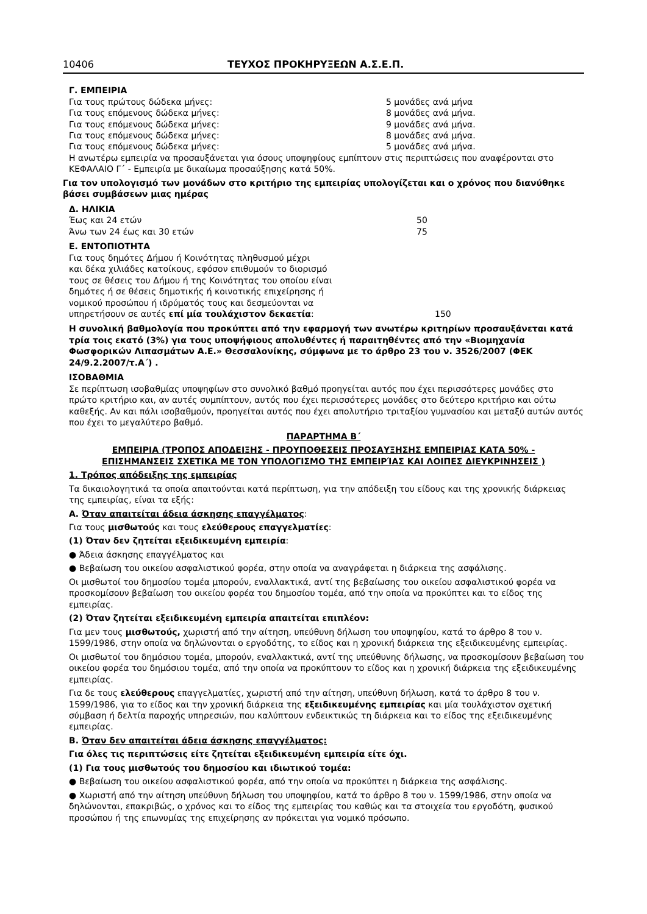10406 ΤΕΥΧΟΣ ΠΡΟΚΗΡΥΞΕΩΝ Α.Σ.Ε.Π.
Γ. ΕΜΠΕΙΡΙΑ
| Για τους πρώτους δώδεκα μήνες: | 5 μονάδες ανά μήνα |
| Για τους επόμενους δώδεκα μήνες: | 8 μονάδες ανά μήνα. |
| Για τους επόμενους δώδεκα μήνες: | 9 μονάδες ανά μήνα. |
| Για τους επόμενους δώδεκα μήνες: | 8 μονάδες ανά μήνα. |
| Για τους επόμενους δώδεκα μήνες: | 5 μονάδες ανά μήνα. |
Η ανωτέρω εμπειρία να προσαυξάνεται για όσους υποψηφίους εμπίπτουν στις περιπτώσεις που αναφέρονται στο ΚΕΦΑΛΑΙΟ Γ΄ - Εμπειρία με δικαίωμα προσαύξησης κατά 50%.
Για τον υπολογισμό των μονάδων στο κριτήριο της εμπειρίας υπολογίζεται και ο χρόνος που διανύθηκε βάσει συμβάσεων μιας ημέρας
Δ. ΗΛΙΚΙΑ
| Έως και 24 ετών | 50 |
| Άνω των 24 έως και 30 ετών | 75 |
Ε. ΕΝΤΟΠΙΟΤΗΤΑ
| Για τους δημότες Δήμου ή Κοινότητας πληθυσμού μέχρι και δέκα χιλιάδες κατοίκους, εφόσον επιθυμούν το διορισμό τους σε θέσεις του Δήμου ή της Κοινότητας του οποίου είναι δημότες ή σε θέσεις δημοτικής ή κοινοτικής επιχείρησης ή νομικού προσώπου ή ιδρύματός τους και δεσμεύονται να υπηρετήσουν σε αυτές επί μία τουλάχιστον δεκαετία : | 150 |
Η συνολική βαθμολογία που προκύπτει από την εφαρμογή των ανωτέρω κριτηρίων προσαυξάνεται κατά τρία τοις εκατό (3%) για τους υποψήφιους απολυθέντες ή παραιτηθέντες από την «Βιομηχανία Φωσφορικών Λιπασμάτων Α.Ε.» Θεσσαλονίκης, σύμφωνα με το άρθρο 23 του ν. 3526/2007 (ΦΕΚ 24/9.2.2007/τ.Α΄) .
ΙΣΟΒΑΘΜΙΑ
Σε περίπτωση ισοβαθμίας υποψηφίων στο συνολικό βαθμό προηγείται αυτός που έχει περισσότερες μονάδες στο πρώτο κριτήριο και, αν αυτές συμπίπτουν, αυτός που έχει περισσότερες μονάδες στο δεύτερο κριτήριο και ούτω καθεξής. Αν και πάλι ισοβαθμούν, προηγείται αυτός που έχει απολυτήριο τριταξίου γυμνασίου και μεταξύ αυτών αυτός που έχει το μεγαλύτερο βαθμό.
ΠΑΡΑΡΤΗΜΑ Β΄
ΕΜΠΕΙΡΙΑ (ΤΡΟΠΟΣ ΑΠΟΔΕΙΞΗΣ - ΠΡΟΥΠΟΘΕΣΕΙΣ ΠΡΟΣΑΥΞΗΣΗΣ ΕΜΠΕΙΡΙΑΣ ΚΑΤΑ 50% -
ΕΠΙΣΗΜΑΝΣΕΙΣ ΣΧΕΤΙΚΑ ΜΕ ΤΟΝ ΥΠΟΛΟΓΙΣΜΟ ΤΗΣ ΕΜΠΕΙΡΊΑΣ ΚΑΙ ΛΟΙΠΕΣ ΔΙΕΥΚΡΙΝΗΣΕΙΣ )
1. Τρόπος απόδειξης της εμπειρίας
Τα δικαιολογητικά τα οποία απαιτούνται κατά περίπτωση, για την απόδειξη του είδους και της χρονικής διάρκειας της εμπειρίας, είναι τα εξής:
Α. Όταν απαιτείται άδεια άσκησης επαγγέλματος:
Για τους μισθωτούς και τους ελεύθερους επαγγελματίες:
(1) Όταν δεν ζητείται εξειδικευμένη εμπειρία:
● Άδεια άσκησης επαγγέλματος και
● Βεβαίωση του οικείου ασφαλιστικού φορέα, στην οποία να αναγράφεται η διάρκεια της ασφάλισης.
Οι μισθωτοί του δημοσίου τομέα μπορούν, εναλλακτικά, αντί της βεβαίωσης του οικείου ασφαλιστικού φορέα να προσκομίσουν βεβαίωση του οικείου φορέα του δημοσίου τομέα, από την οποία να προκύπτει και το είδος της εμπειρίας.
(2) Όταν ζητείται εξειδικευμένη εμπειρία απαιτείται επιπλέον:
Για μεν τους μισθωτούς, χωριστή από την αίτηση, υπεύθυνη δήλωση του υποψηφίου, κατά το άρθρο 8 του ν. 1599/1986, στην οποία να δηλώνονται ο εργοδότης, το είδος και η χρονική διάρκεια της εξειδικευμένης εμπειρίας.
Οι μισθωτοί του δημόσιου τομέα, μπορούν, εναλλακτικά, αντί της υπεύθυνης δήλωσης, να προσκομίσουν βεβαίωση του οικείου φορέα του δημόσιου τομέα, από την οποία να προκύπτουν το είδος και η χρονική διάρκεια της εξειδικευμένης εμπειρίας.
Για δε τους ελεύθερους επαγγελματίες, χωριστή από την αίτηση, υπεύθυνη δήλωση, κατά το άρθρο 8 του ν. 1599/1986, για το είδος και την χρονική διάρκεια της εξειδικευμένης εμπειρίας και μία τουλάχιστον σχετική σύμβαση ή δελτία παροχής υπηρεσιών, που καλύπτουν ενδεικτικώς τη διάρκεια και το είδος της εξειδικευμένης εμπειρίας.
Β. Όταν δεν απαιτείται άδεια άσκησης επαγγέλματος:
Για όλες τις περιπτώσεις είτε ζητείται εξειδικευμένη εμπειρία είτε όχι.
(1) Για τους μισθωτούς του δημοσίου και ιδιωτικού τομέα:
● Βεβαίωση του οικείου ασφαλιστικού φορέα, από την οποία να προκύπτει η διάρκεια της ασφάλισης.
● Χωριστή από την αίτηση υπεύθυνη δήλωση του υποψηφίου, κατά το άρθρο 8 του ν. 1599/1986, στην οποία να δηλώνονται, επακριβώς, ο χρόνος και το είδος της εμπειρίας του καθώς και τα στοιχεία του εργοδότη, φυσικού προσώπου ή της επωνυμίας της επιχείρησης αν πρόκειται για νομικό πρόσωπο.